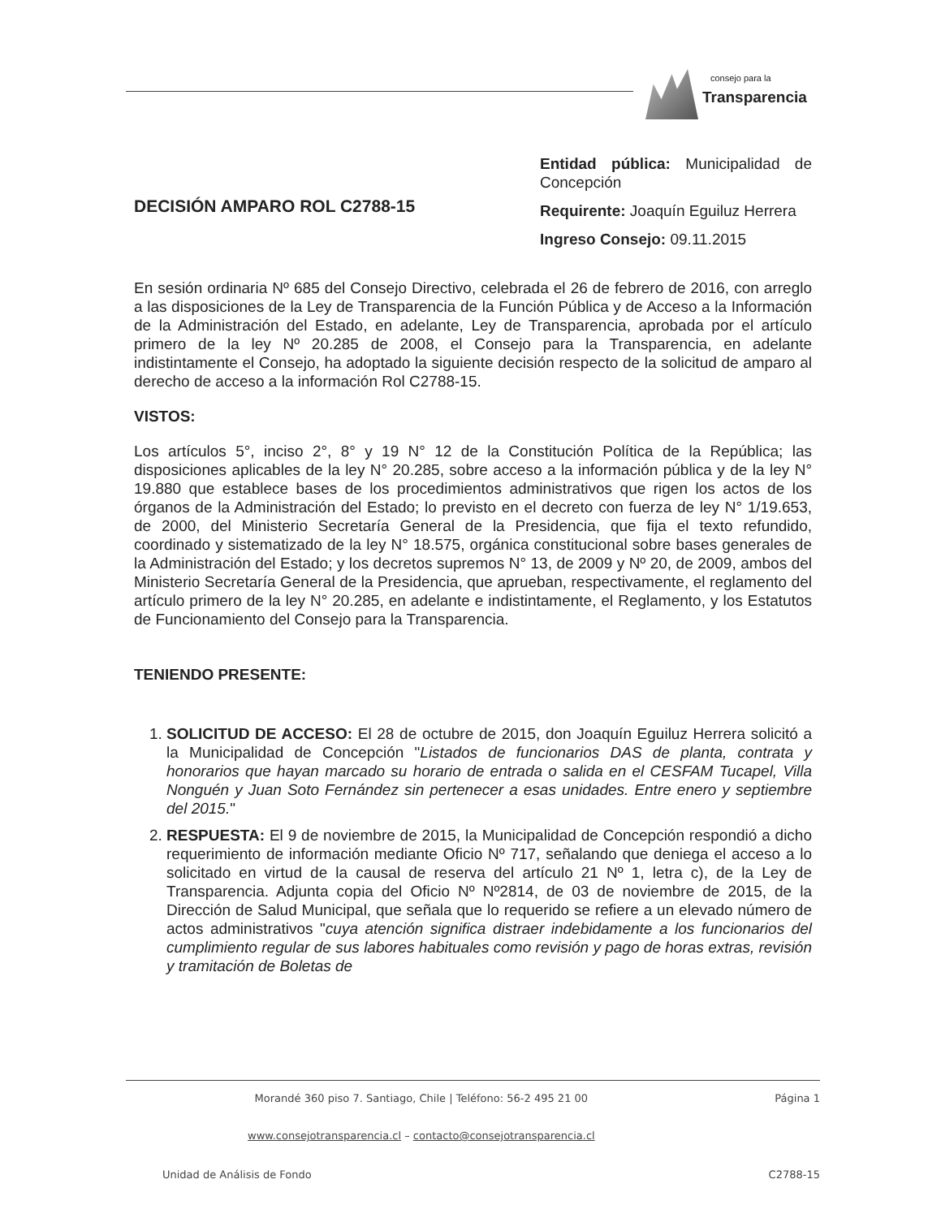consejo para la
Transparencia
DECISIÓN AMPARO ROL C2788-15
Entidad pública: Municipalidad de Concepción
Requirente: Joaquín Eguiluz Herrera
Ingreso Consejo: 09.11.2015
En sesión ordinaria Nº 685 del Consejo Directivo, celebrada el 26 de febrero de 2016, con arreglo a las disposiciones de la Ley de Transparencia de la Función Pública y de Acceso a la Información de la Administración del Estado, en adelante, Ley de Transparencia, aprobada por el artículo primero de la ley Nº 20.285 de 2008, el Consejo para la Transparencia, en adelante indistintamente el Consejo, ha adoptado la siguiente decisión respecto de la solicitud de amparo al derecho de acceso a la información Rol C2788-15.
VISTOS:
Los artículos 5°, inciso 2°, 8° y 19 N° 12 de la Constitución Política de la República; las disposiciones aplicables de la ley N° 20.285, sobre acceso a la información pública y de la ley N° 19.880 que establece bases de los procedimientos administrativos que rigen los actos de los órganos de la Administración del Estado; lo previsto en el decreto con fuerza de ley N° 1/19.653, de 2000, del Ministerio Secretaría General de la Presidencia, que fija el texto refundido, coordinado y sistematizado de la ley N° 18.575, orgánica constitucional sobre bases generales de la Administración del Estado; y los decretos supremos N° 13, de 2009 y Nº 20, de 2009, ambos del Ministerio Secretaría General de la Presidencia, que aprueban, respectivamente, el reglamento del artículo primero de la ley N° 20.285, en adelante e indistintamente, el Reglamento, y los Estatutos de Funcionamiento del Consejo para la Transparencia.
TENIENDO PRESENTE:
1. SOLICITUD DE ACCESO: El 28 de octubre de 2015, don Joaquín Eguiluz Herrera solicitó a la Municipalidad de Concepción "Listados de funcionarios DAS de planta, contrata y honorarios que hayan marcado su horario de entrada o salida en el CESFAM Tucapel, Villa Nonguén y Juan Soto Fernández sin pertenecer a esas unidades. Entre enero y septiembre del 2015."
2. RESPUESTA: El 9 de noviembre de 2015, la Municipalidad de Concepción respondió a dicho requerimiento de información mediante Oficio Nº 717, señalando que deniega el acceso a lo solicitado en virtud de la causal de reserva del artículo 21 Nº 1, letra c), de la Ley de Transparencia. Adjunta copia del Oficio Nº Nº2814, de 03 de noviembre de 2015, de la Dirección de Salud Municipal, que señala que lo requerido se refiere a un elevado número de actos administrativos "cuya atención significa distraer indebidamente a los funcionarios del cumplimiento regular de sus labores habituales como revisión y pago de horas extras, revisión y tramitación de Boletas de
Morandé 360 piso 7. Santiago, Chile | Teléfono: 56-2 495 21 00
www.consejotransparencia.cl – contacto@consejotransparencia.cl
Página 1
Unidad de Análisis de Fondo C2788-15